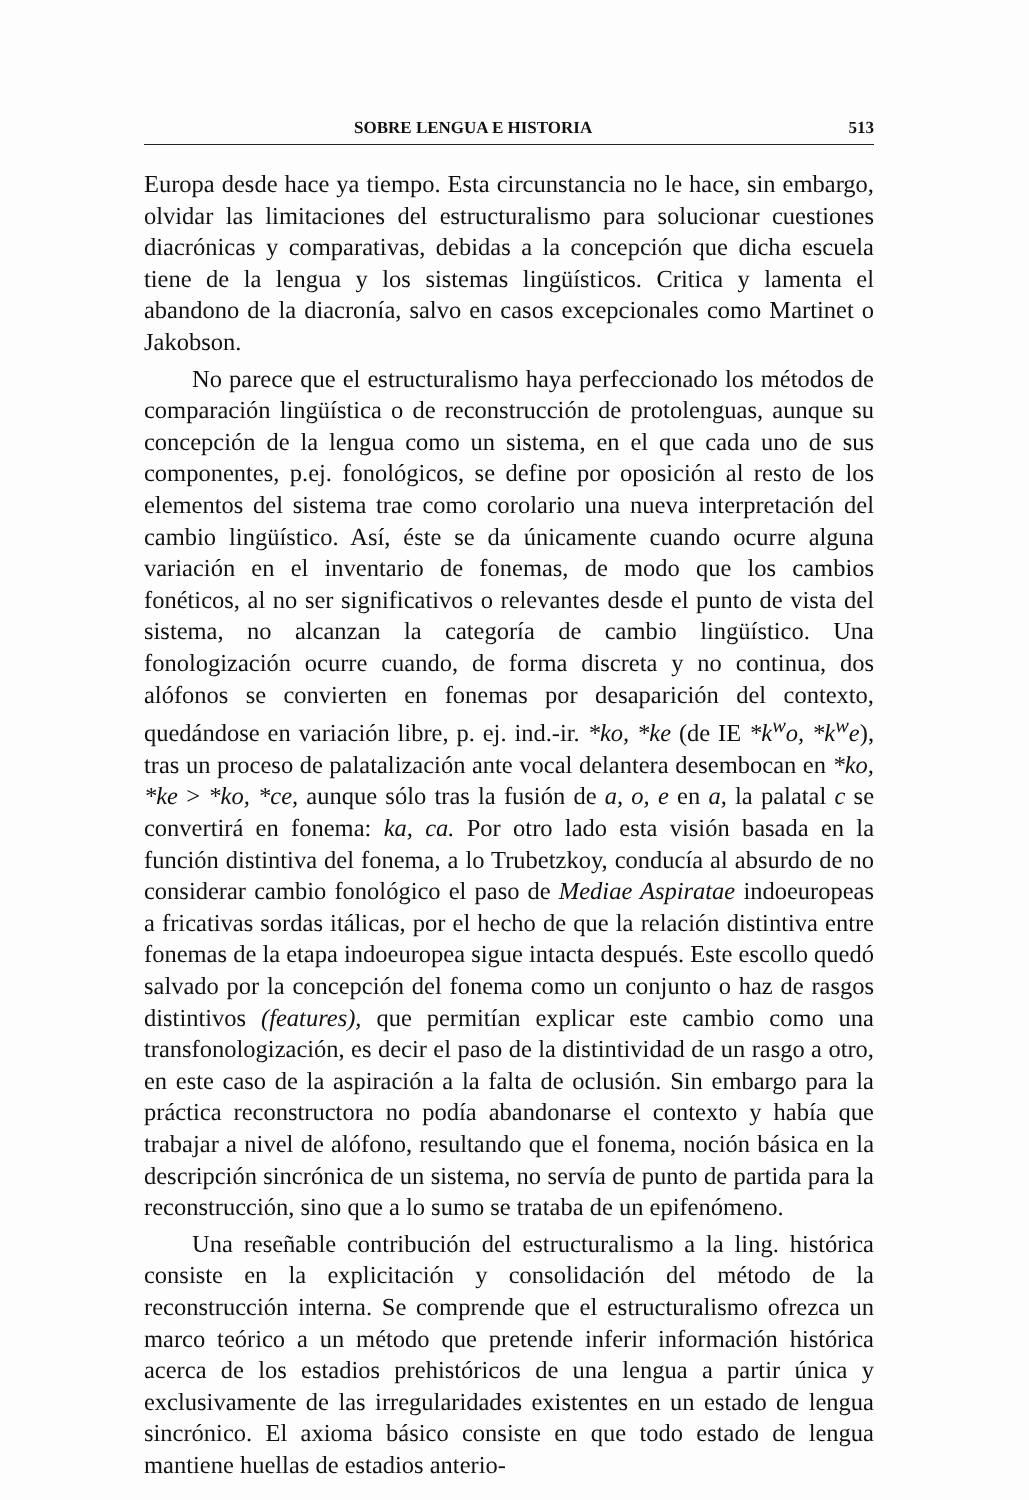SOBRE LENGUA E HISTORIA 513
Europa desde hace ya tiempo. Esta circunstancia no le hace, sin embargo, olvidar las limitaciones del estructuralismo para solucionar cuestiones diacrónicas y comparativas, debidas a la concepción que dicha escuela tiene de la lengua y los sistemas lingüísticos. Critica y lamenta el abandono de la diacronía, salvo en casos excepcionales como Martinet o Jakobson.
No parece que el estructuralismo haya perfeccionado los métodos de comparación lingüística o de reconstrucción de protolenguas, aunque su concepción de la lengua como un sistema, en el que cada uno de sus componentes, p.ej. fonológicos, se define por oposición al resto de los elementos del sistema trae como corolario una nueva interpretación del cambio lingüístico. Así, éste se da únicamente cuando ocurre alguna variación en el inventario de fonemas, de modo que los cambios fonéticos, al no ser significativos o relevantes desde el punto de vista del sistema, no alcanzan la categoría de cambio lingüístico. Una fonologización ocurre cuando, de forma discreta y no continua, dos alófonos se convierten en fonemas por desaparición del contexto, quedándose en variación libre, p. ej. ind.-ir. *ko, *ke (de IE *k<sup>w</sup>o, *k<sup>w</sup>e), tras un proceso de palatalización ante vocal delantera desembocan en *ko, *ke > *ko, *ce, aunque sólo tras la fusión de a, o, e en a, la palatal c se convertirá en fonema: ka, ca. Por otro lado esta visión basada en la función distintiva del fonema, a lo Trubetzkoy, conducía al absurdo de no considerar cambio fonológico el paso de Mediae Aspiratae indoeuropeas a fricativas sordas itálicas, por el hecho de que la relación distintiva entre fonemas de la etapa indoeuropea sigue intacta después. Este escollo quedó salvado por la concepción del fonema como un conjunto o haz de rasgos distintivos (features), que permitían explicar este cambio como una transfonologización, es decir el paso de la distintividad de un rasgo a otro, en este caso de la aspiración a la falta de oclusión. Sin embargo para la práctica reconstructora no podía abandonarse el contexto y había que trabajar a nivel de alófono, resultando que el fonema, noción básica en la descripción sincrónica de un sistema, no servía de punto de partida para la reconstrucción, sino que a lo sumo se trataba de un epifenómeno.
Una reseñable contribución del estructuralismo a la ling. histórica consiste en la explicitación y consolidación del método de la reconstrucción interna. Se comprende que el estructuralismo ofrezca un marco teórico a un método que pretende inferir información histórica acerca de los estadios prehistóricos de una lengua a partir única y exclusivamente de las irregularidades existentes en un estado de lengua sincrónico. El axioma básico consiste en que todo estado de lengua mantiene huellas de estadios anterio-